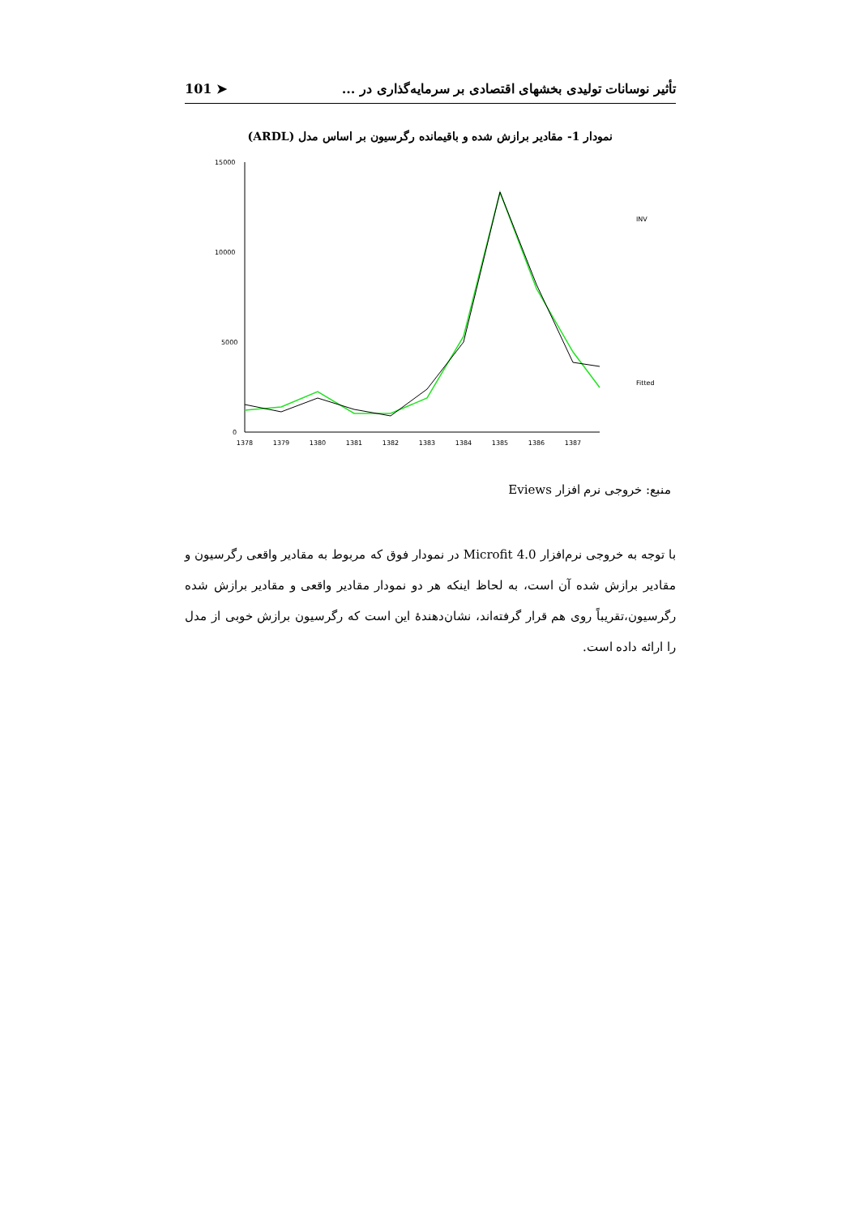تأثیر نوسانات تولیدی بخشهای اقتصادی بر سرمایه‌گذاری در ... ➤ 101
نمودار 1- مقادیر برازش شده و باقیمانده رگرسیون بر اساس مدل (ARDL)
15000
10000
5000
0
1378
1379
1380
1381
1382
1383
1384
1385
1386
1387
INV
Fitted
منبع: خروجی نرم افزار Eviews
با توجه به خروجی نرم‌افزار Microfit 4.0 در نمودار فوق که مربوط به مقادیر واقعی رگرسیون و مقادیر برازش شده آن است، به لحاظ اینکه هر دو نمودار مقادیر واقعی و مقادیر برازش شده رگرسیون،تقریباً روی هم قرار گرفته‌اند، نشان‌دهندهٔ این است که رگرسیون برازش خوبی از مدل را ارائه داده است.